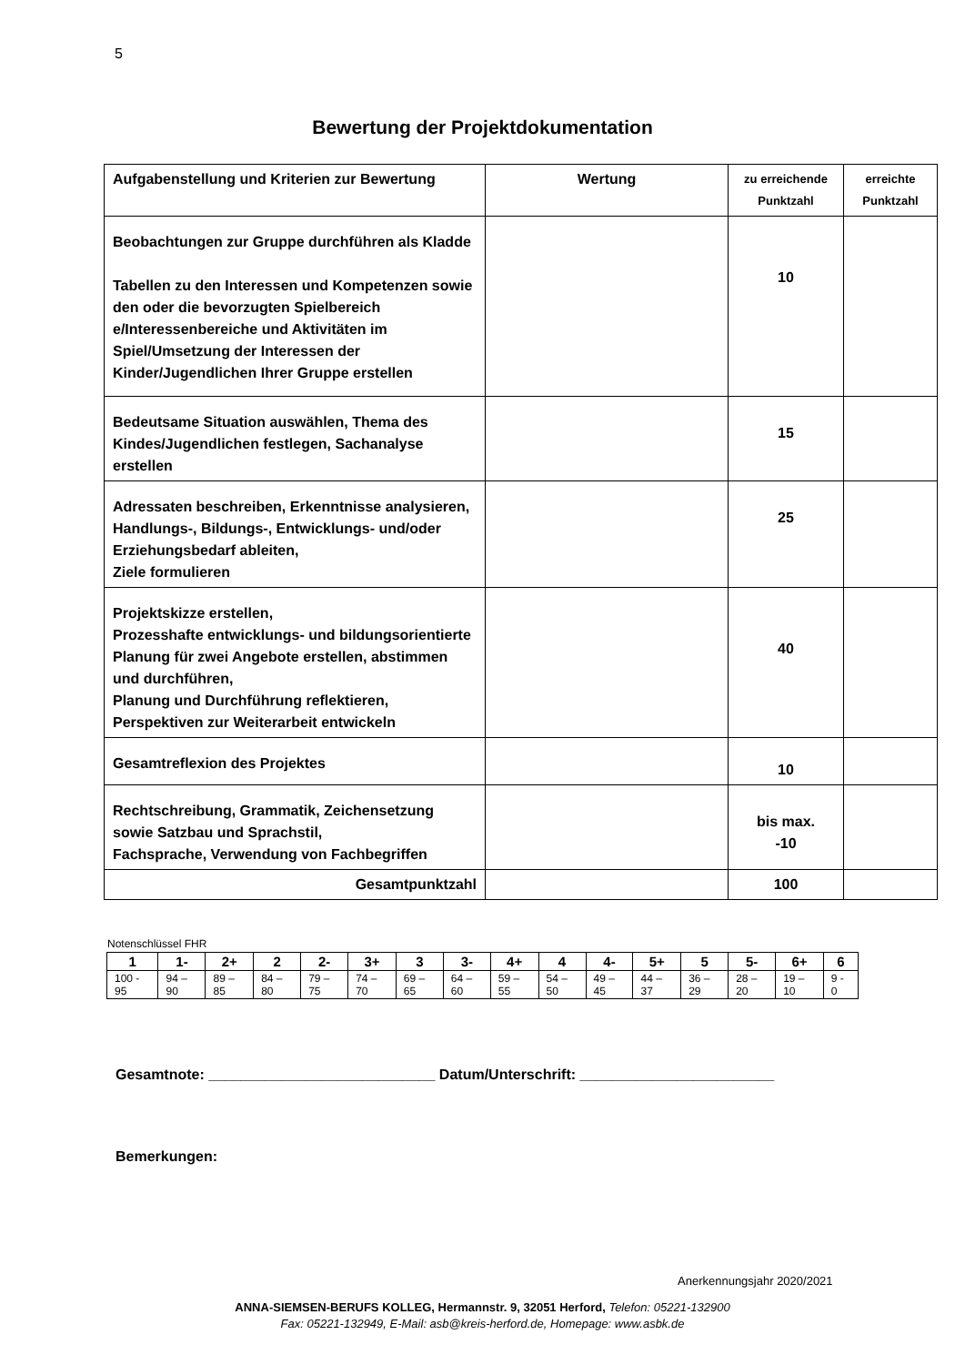5
Bewertung der Projektdokumentation
| Aufgabenstellung und Kriterien zur Bewertung | Wertung | zu erreichende Punktzahl | erreichte Punktzahl |
| --- | --- | --- | --- |
| Beobachtungen zur Gruppe durchführen als Kladde Tabellen zu den Interessen und Kompetenzen sowie den oder die bevorzugten Spielbereich e/Interessenbereiche und Aktivitäten im Spiel/Umsetzung der Interessen der Kinder/Jugendlichen Ihrer Gruppe erstellen | | 10 | |
| Bedeutsame Situation auswählen, Thema des Kindes/Jugendlichen festlegen, Sachanalyse erstellen | | 15 | |
| Adressaten beschreiben, Erkenntnisse analysieren, Handlungs-, Bildungs-, Entwicklungs- und/oder Erziehungsbedarf ableiten, Ziele formulieren | | 25 | |
| Projektskizze erstellen, Prozesshafte entwicklungs- und bildungsorientierte Planung für zwei Angebote erstellen, abstimmen und durchführen, Planung und Durchführung reflektieren, Perspektiven zur Weiterarbeit entwickeln | | 40 | |
| Gesamtreflexion des Projektes | | 10 | |
| Rechtschreibung, Grammatik, Zeichensetzung sowie Satzbau und Sprachstil, Fachsprache, Verwendung von Fachbegriffen | | bis max. -10 | |
| Gesamtpunktzahl | | 100 | |
Notenschlüssel FHR
| 1 | 1- | 2+ | 2 | 2- | 3+ | 3 | 3- | 4+ | 4 | 4- | 5+ | 5 | 5- | 6+ | 6 |
| --- | --- | --- | --- | --- | --- | --- | --- | --- | --- | --- | --- | --- | --- | --- | --- |
| 100 - 95 | 94 – 90 | 89 – 85 | 84 – 80 | 79 – 75 | 74 – 70 | 69 – 65 | 64 – 60 | 59 – 55 | 54 – 50 | 49 – 45 | 44 – 37 | 36 – 29 | 28 – 20 | 19 – 10 | 9 - 0 |
Gesamtnote: ____________________________ Datum/Unterschrift: ________________________
Bemerkungen:
Anerkennungsjahr 2020/2021
ANNA-SIEMSEN-BERUFS KOLLEG, Hermannstr. 9, 32051 Herford, Telefon: 05221-132900
Fax: 05221-132949, E-Mail: asb@kreis-herford.de, Homepage: www.asbk.de